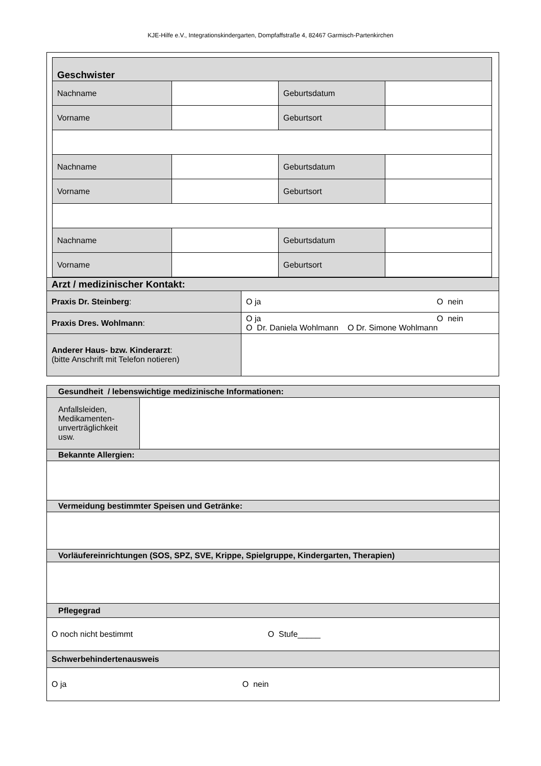KJE-Hilfe e.V., Integrationskindergarten, Dompfaffstraße 4, 82467 Garmisch-Partenkirchen
| Geschwister | | | |
| Nachname | | Geburtsdatum | |
| Vorname | | Geburtsort | |
| Nachname | | Geburtsdatum | |
| Vorname | | Geburtsort | |
| Nachname | | Geburtsdatum | |
| Vorname | | Geburtsort | |
| Arzt / medizinischer Kontakt: | |
| Praxis Dr. Steinberg : | O ja O nein |
| Praxis Dres. Wohlmann : | O ja O nein O Dr. Daniela Wohlmann O Dr. Simone Wohlmann |
| Anderer Haus- bzw. Kinderarzt : (bitte Anschrift mit Telefon notieren) | |
| Gesundheit / lebenswichtige medizinische Informationen: | |
| Anfallsleiden, Medikamenten-unverträglichkeit usw. | |
| Bekannte Allergien: | |
| Vermeidung bestimmter Speisen und Getränke: | |
| Vorläufereinrichtungen (SOS, SPZ, SVE, Krippe, Spielgruppe, Kindergarten, Therapien) | |
| Pflegegrad | |
| O noch nicht bestimmt O Stufe_____ | |
| Schwerbehindertenausweis | |
| O ja O nein | |